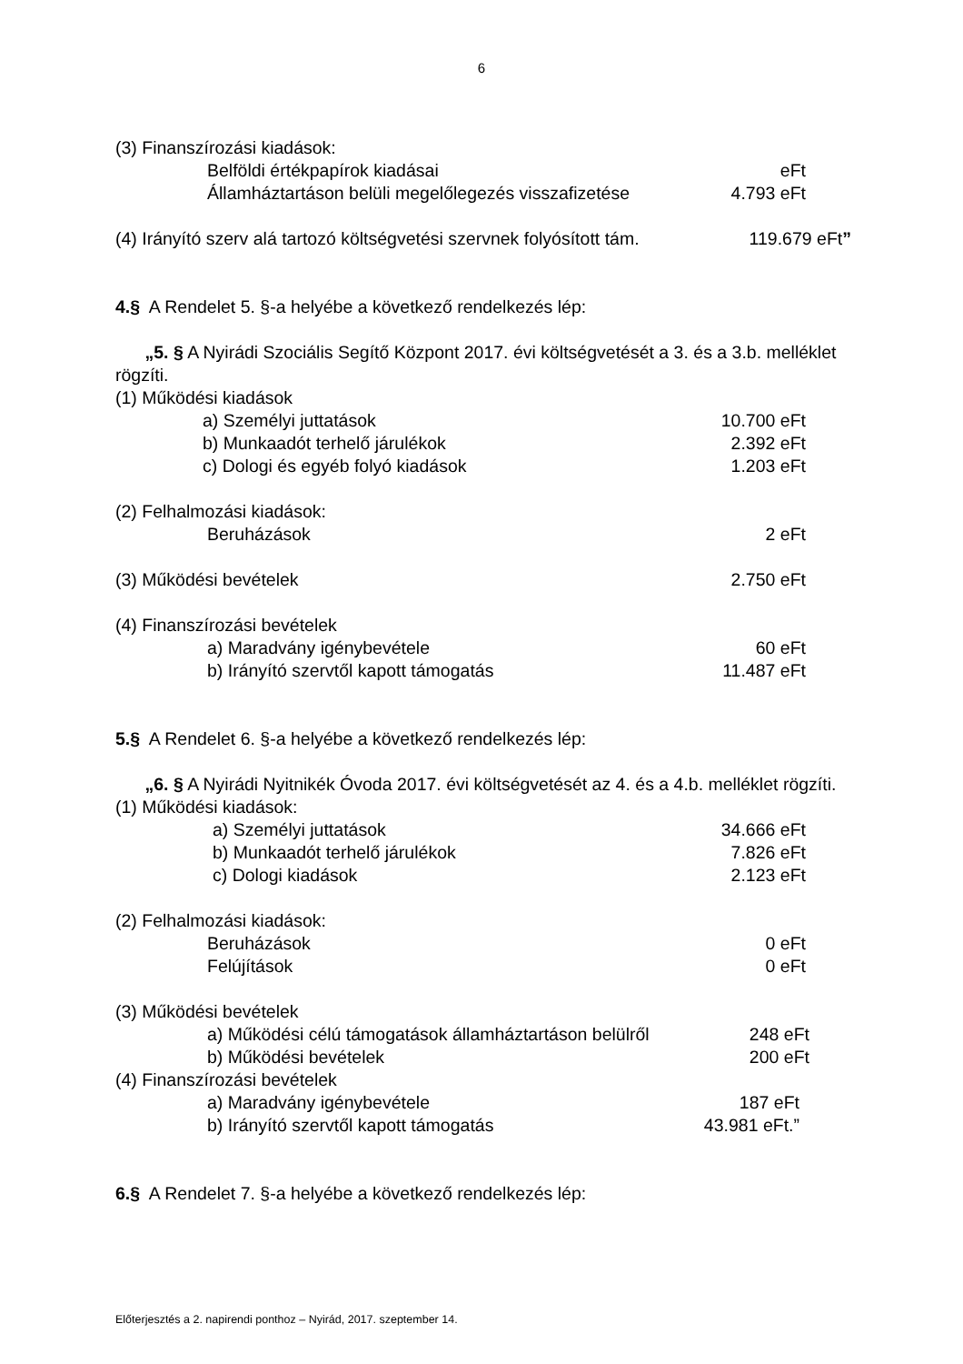6
(3) Finanszírozási kiadások:
Belföldi értékpapírok kiadásai eFt
Államháztartáson belüli megelőlegezés visszafizetése 4.793 eFt
(4) Irányító szerv alá tartozó költségvetési szervnek folyósított tám. 119.679 eFt”
4.§ A Rendelet 5. §-a helyébe a következő rendelkezés lép:
„5. § A Nyirádi Szociális Segítő Központ 2017. évi költségvetését a 3. és a 3.b. melléklet rögzíti.
(1) Működési kiadások
a) Személyi juttatások 10.700 eFt
b) Munkaadót terhelő járulékok 2.392 eFt
c) Dologi és egyéb folyó kiadások 1.203 eFt
(2) Felhalmozási kiadások:
Beruházások 2 eFt
(3) Működési bevételek 2.750 eFt
(4) Finanszírozási bevételek
a) Maradvány igénybevétele 60 eFt
b) Irányító szervtől kapott támogatás 11.487 eFt
5.§ A Rendelet 6. §-a helyébe a következő rendelkezés lép:
„6. § A Nyirádi Nyitnikék Óvoda 2017. évi költségvetését az 4. és a 4.b. melléklet rögzíti.
(1) Működési kiadások:
a) Személyi juttatások 34.666 eFt
b) Munkaadót terhelő járulékok 7.826 eFt
c) Dologi kiadások 2.123 eFt
(2) Felhalmozási kiadások:
Beruházások 0 eFt
Felújítások 0 eFt
(3) Működési bevételek
a) Működési célú támogatások államháztartáson belülről 248 eFt
b) Működési bevételek 200 eFt
(4) Finanszírozási bevételek
a) Maradvány igénybevétele 187 eFt
b) Irányító szervtől kapott támogatás 43.981 eFt.”
6.§ A Rendelet 7. §-a helyébe a következő rendelkezés lép:
Előterjesztés a 2. napirendi ponthoz – Nyirád, 2017. szeptember 14.